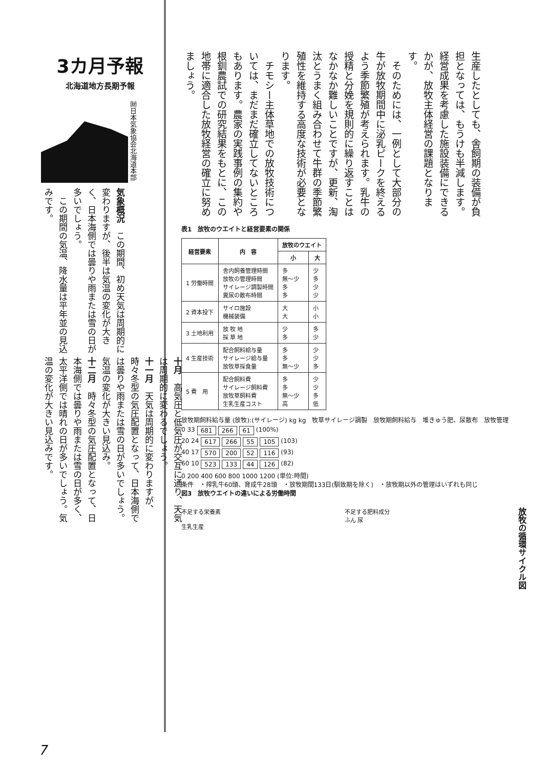3カ月予報
北海道地方長期予報
㈶日本気象協会北海道本部
気象概況　この期間、初め天気は周期的に変わりますが、後半は気温の変化が大きく、日本海側では曇りや雨または雪の日が多いでしょう。
　この期間の気温、降水量は平年並の見込みです。
十月　高気圧と低気圧が交互に通り、天気は周期的に変わるでしょう。
十一月　天気は周期的に変わりますが、時々冬型の気圧配置となって、日本海側では曇りや雨または雪の日が多いでしょう。気温の変化が大きい見込み。
十二月　時々冬型の気圧配置となって、日本海側では曇りや雨または雪の日が多く、太平洋側では晴れの日が多いでしょう。気温の変化が大きい見込みです。
生産したとしても、舎飼期の装備が負担となっては、もうけも半減します。経営成果を考慮した施設装備にできるかが、放牧主体経営の課題となります。
　そのためには、一例として大部分の牛が放牧期間中に泌乳ピークを終えるよう季節繁殖が考えられます。乳牛の授精と分娩を規則的に繰り返すことはなかなか難しいことですが、更新、淘汰とうまく組み合わせて牛群の季節繁殖性を維持する高度な技術が必要となります。
　チモシー主体草地での放牧技術については、まだまだ確立してないところもあります。農家の実践事例の集約や根釧農試での研究結果をもとに、この地帯に適合した放牧経営の確立に努めましょう。
表1　放牧のウエイトと経営要素の関係
| 経営要素 | 内 容 | 放牧のウエイト | |
| --- | --- | --- | --- |
| | | 小 | 大 |
| 1 労働時間 | 舎内飼養管理時間 放牧の管理時間 サイレージ調製時間 糞尿の散布時間 | 多 無～少 多 多 | 少 多 少 少 |
| 2 資本投下 | サイロ施設 機械装備 | 大 大 | 小 小 |
| 3 土地利用 | 放 牧 地 採 草 地 | 少 多 | 多 少 |
| 4 生産技術 | 配合飼料給与量 サイレージ給与量 放牧草採食量 | 多 多 無～少 | 少 少 多 |
| 5 費 用 | 配合飼料費 サイレージ飼料費 放牧草飼料費 生乳生産コスト | 多 多 無～少 高 | 少 少 多 低 |
放牧期飼料給与量 (放牧):(サイレージ) kg kg　牧草サイレージ調製　放牧期飼料給与　堆きゅう肥、尿散布　放牧管理
0 33 681 266 61 (100%)
20 24 617 266 55 105 (103)
40 17 570 200 52 116 (93)
60 10 523 133 44 126 (82)
0 200 400 600 800 1000 1200 (単位:時間)
条件　・搾乳牛60頭、育成牛28頭　・放牧期間133日(馴致期を除く)　・放牧期以外の管理はいずれも同じ
図3　放牧ウエイトの違いによる労働時間
不足する栄養素
生乳生産
不足する肥料成分
ふん 尿
放牧の循環サイクル図
7